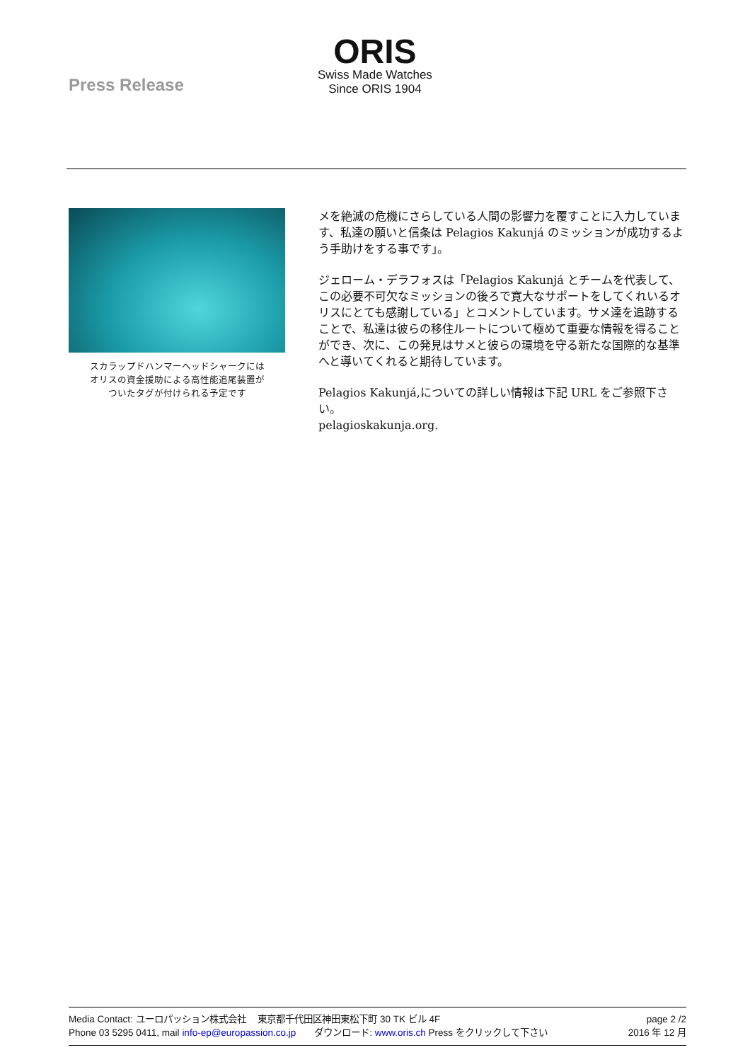Press Release
ORIS
Swiss Made Watches
Since ORIS 1904
スカラップドハンマーヘッドシャークには
オリスの資金援助による高性能追尾装置が
ついたタグが付けられる予定です
メを絶滅の危機にさらしている人間の影響力を覆すことに入力しています、私達の願いと信条は Pelagios Kakunjá のミッションが成功するよう手助けをする事です」。
ジェローム・デラフォスは「Pelagios Kakunjá とチームを代表して、この必要不可欠なミッションの後ろで寛大なサポートをしてくれいるオリスにとても感謝している」とコメントしています。サメ達を追跡することで、私達は彼らの移住ルートについて極めて重要な情報を得ることができ、次に、この発見はサメと彼らの環境を守る新たな国際的な基準へと導いてくれると期待しています。
Pelagios Kakunjá,についての詳しい情報は下記 URL をご参照下さい。
pelagioskakunja.org.
Media Contact: ユーロパッション株式会社　 東京都千代田区神田東松下町 30 TK ビル 4F
Phone 03 5295 0411, mail info-ep@europassion.co.jp　　ダウンロード: www.oris.ch Press をクリックして下さい
page 2 /2
2016 年 12 月